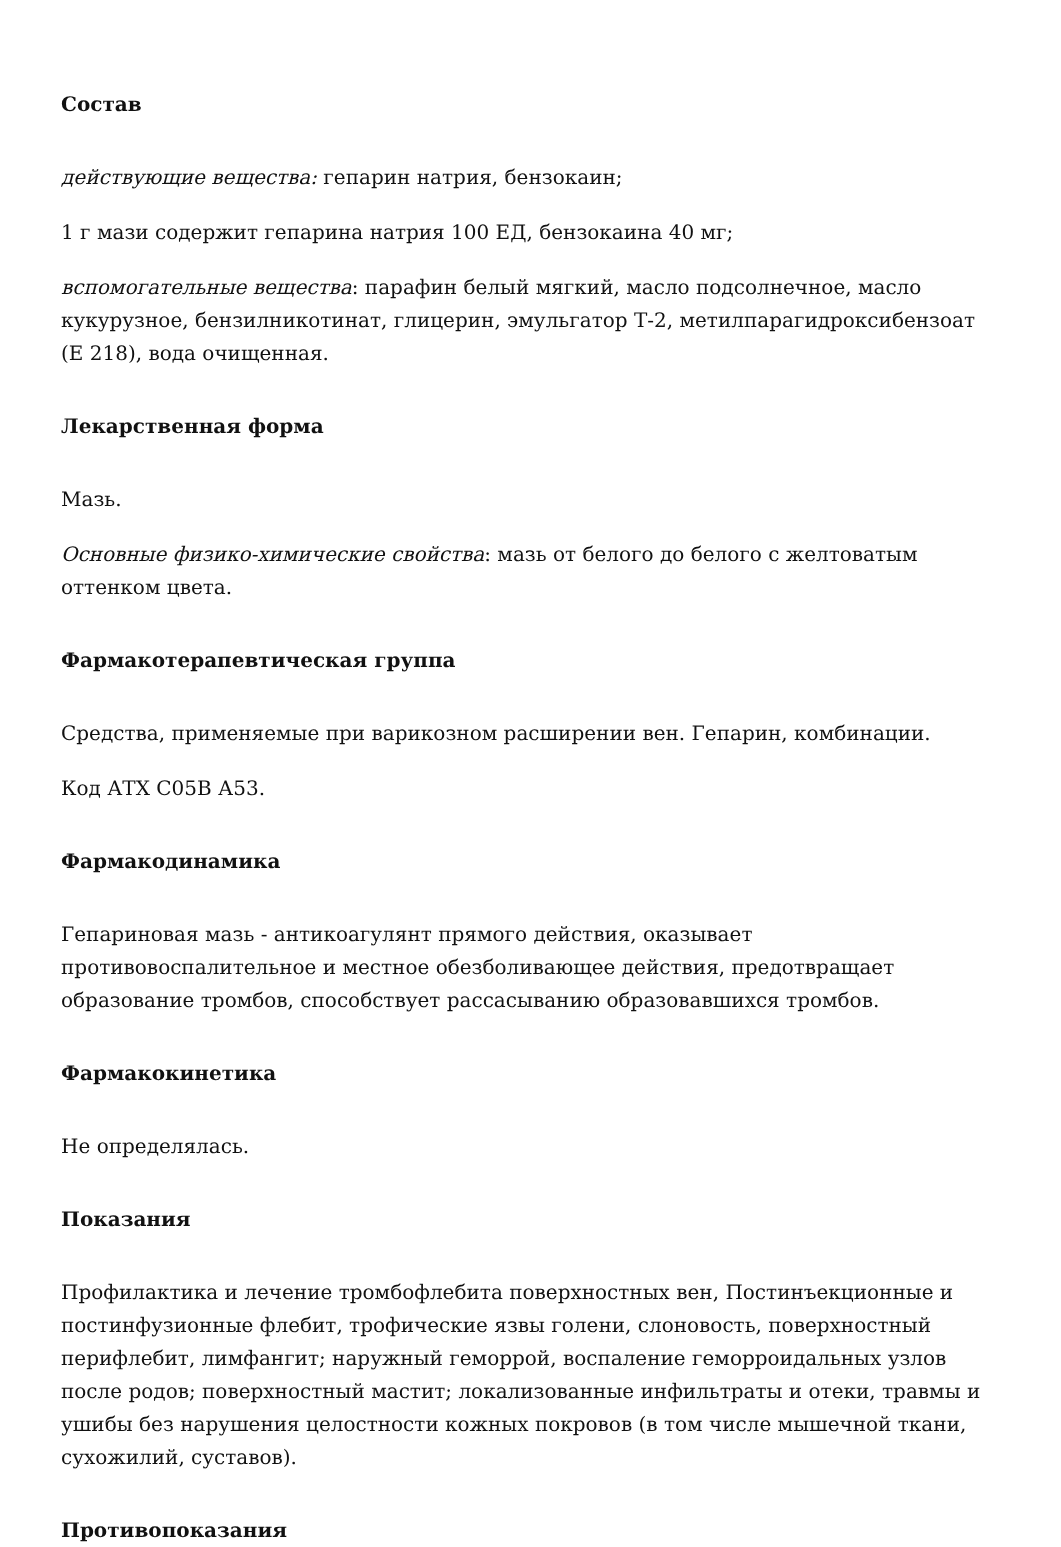Состав
действующие вещества: гепарин натрия, бензокаин;
1 г мази содержит гепарина натрия 100 ЕД, бензокаина 40 мг;
вспомогательные вещества: парафин белый мягкий, масло подсолнечное, масло кукурузное, бензилникотинат, глицерин, эмульгатор Т-2, метилпарагидроксибензоат (Е 218), вода очищенная.
Лекарственная форма
Мазь.
Основные физико-химические свойства: мазь от белого до белого с желтоватым оттенком цвета.
Фармакотерапевтическая группа
Средства, применяемые при варикозном расширении вен. Гепарин, комбинации.
Код АТХ С05В А53.
Фармакодинамика
Гепариновая мазь - антикоагулянт прямого действия, оказывает противовоспалительное и местное обезболивающее действия, предотвращает образование тромбов, способствует рассасыванию образовавшихся тромбов.
Фармакокинетика
Не определялась.
Показания
Профилактика и лечение тромбофлебита поверхностных вен, Постинъекционные и постинфузионные флебит, трофические язвы голени, слоновость, поверхностный перифлебит, лимфангит; наружный геморрой, воспаление геморроидальных узлов после родов; поверхностный мастит; локализованные инфильтраты и отеки, травмы и ушибы без нарушения целостности кожных покровов (в том числе мышечной ткани, сухожилий, суставов).
Противопоказания